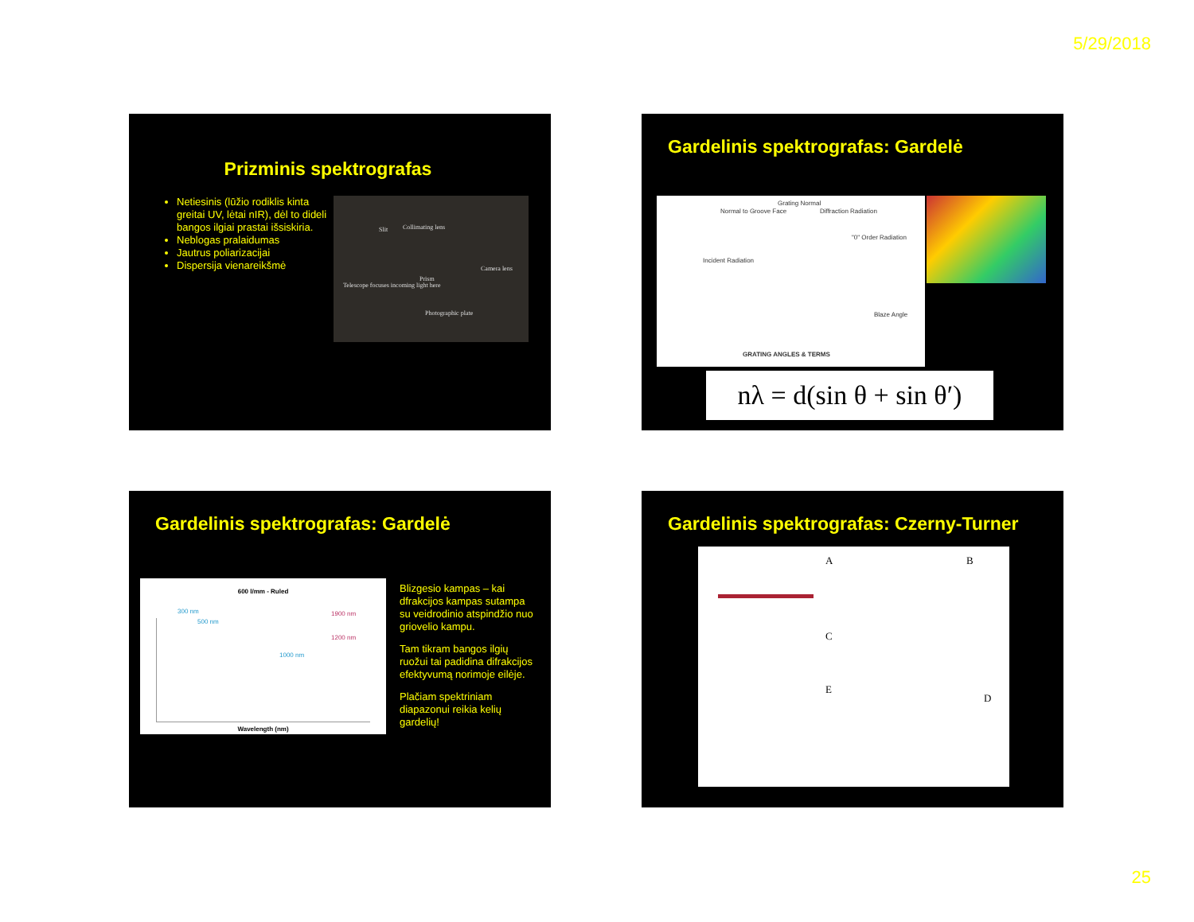5/29/2018
Prizminis spektrografas
Netiesinis (lūžio rodiklis kinta greitai UV, lėtai nIR), dėl to dideli bangos ilgiai prastai išsiskiria.
Neblogas pralaidumas
Jautrus poliarizacijai
Dispersija vienareikšmė
Slit Collimating lens
Prism
Camera lens
Telescope focuses incoming light here
Photographic plate
Gardelinis spektrografas: Gardelė
Normal to Groove Face
Grating Normal
Diffraction Radiation
"0" Order Radiation
Incident Radiation
Blaze Angle
GRATING ANGLES & TERMS
nλ = d(sin θ + sin θ′)
Gardelinis spektrografas: Gardelė
600 l/mm - Ruled
Wavelength (nm)
300 nm
500 nm
1000 nm
1200 nm
1900 nm
Blizgesio kampas – kai dfrakcijos kampas sutampa su veidrodinio atspindžio nuo griovelio kampu.
Tam tikram bangos ilgių ruožui tai padidina difrakcijos efektyvumą norimoje eilėje.
Plačiam spektriniam diapazonui reikia kelių gardelių!
Gardelinis spektrografas: Czerny-Turner
A B
C
E
D
25